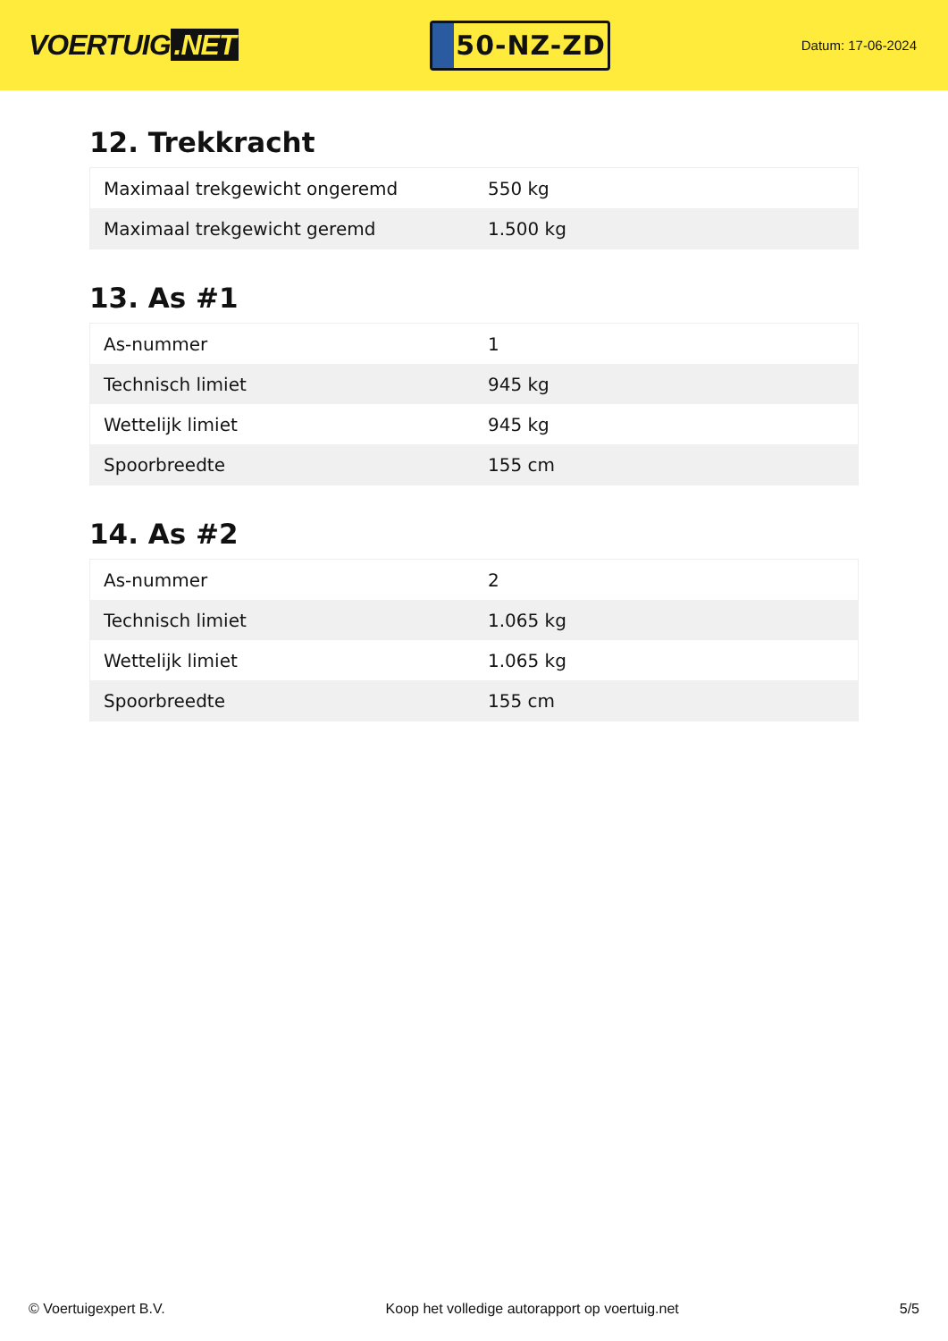VOERTUIG.NET
50-NZ-ZD
Datum: 17-06-2024
12. Trekkracht
| Maximaal trekgewicht ongeremd | 550 kg |
| Maximaal trekgewicht geremd | 1.500 kg |
13. As #1
| As-nummer | 1 |
| Technisch limiet | 945 kg |
| Wettelijk limiet | 945 kg |
| Spoorbreedte | 155 cm |
14. As #2
| As-nummer | 2 |
| Technisch limiet | 1.065 kg |
| Wettelijk limiet | 1.065 kg |
| Spoorbreedte | 155 cm |
© Voertuigexpert B.V. Koop het volledige autorapport op voertuig.net 5/5